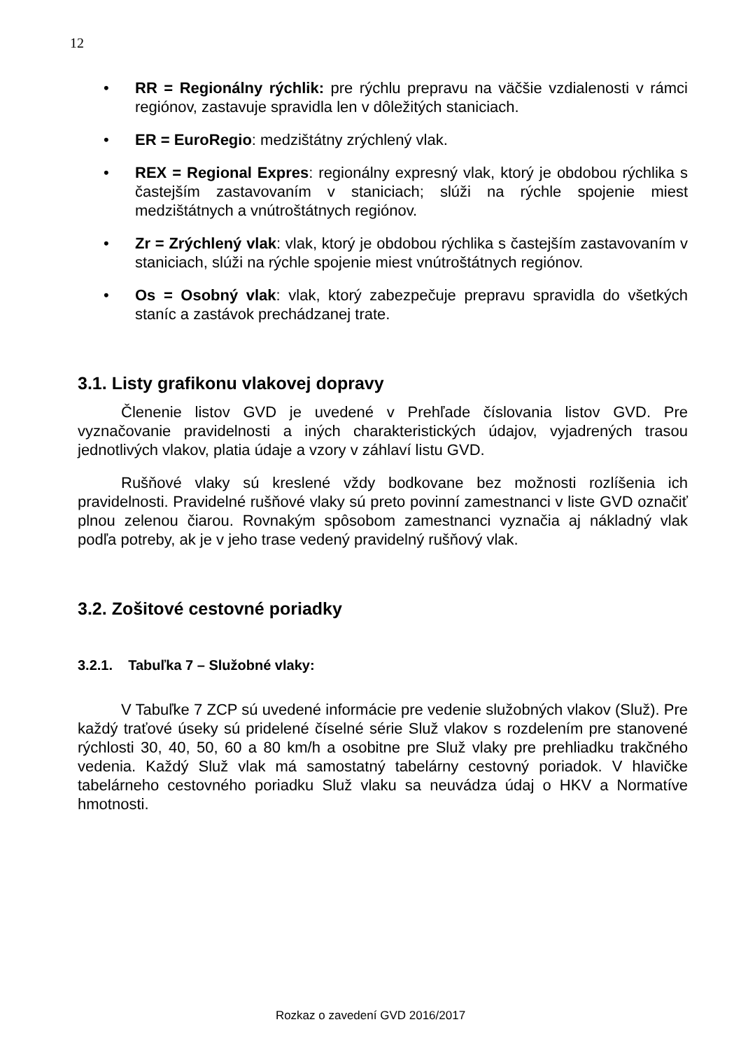12
• RR = Regionálny rýchlik: pre rýchlu prepravu na väčšie vzdialenosti v rámci regiónov, zastavuje spravidla len v dôležitých staniciach.
• ER = EuroRegio: medzištátny zrýchlený vlak.
• REX = Regional Expres: regionálny expresný vlak, ktorý je obdobou rýchlika s častejším zastavovaním v staniciach; slúži na rýchle spojenie miest medzištátnych a vnútroštátnych regiónov.
• Zr = Zrýchlený vlak: vlak, ktorý je obdobou rýchlika s častejším zastavovaním v staniciach, slúži na rýchle spojenie miest vnútroštátnych regiónov.
• Os = Osobný vlak: vlak, ktorý zabezpečuje prepravu spravidla do všetkých staníc a zastávok prechádzanej trate.
3.1. Listy grafikonu vlakovej dopravy
Členenie listov GVD je uvedené v Prehľade číslovania listov GVD. Pre vyznačovanie pravidelnosti a iných charakteristických údajov, vyjadrených trasou jednotlivých vlakov, platia údaje a vzory v záhlaví listu GVD.
Rušňové vlaky sú kreslené vždy bodkovane bez možnosti rozlíšenia ich pravidelnosti. Pravidelné rušňové vlaky sú preto povinní zamestnanci v liste GVD označiť plnou zelenou čiarou. Rovnakým spôsobom zamestnanci vyznačia aj nákladný vlak podľa potreby, ak je v jeho trase vedený pravidelný rušňový vlak.
3.2. Zošitové cestovné poriadky
3.2.1. Tabuľka 7 – Služobné vlaky:
V Tabuľke 7 ZCP sú uvedené informácie pre vedenie služobných vlakov (Služ). Pre každý traťové úseky sú pridelené číselné série Služ vlakov s rozdelením pre stanovené rýchlosti 30, 40, 50, 60 a 80 km/h a osobitne pre Služ vlaky pre prehliadku trakčného vedenia. Každý Služ vlak má samostatný tabelárny cestovný poriadok. V hlavičke tabelárneho cestovného poriadku Služ vlaku sa neuvádza údaj o HKV a Normatíve hmotnosti.
Rozkaz o zavedení GVD 2016/2017